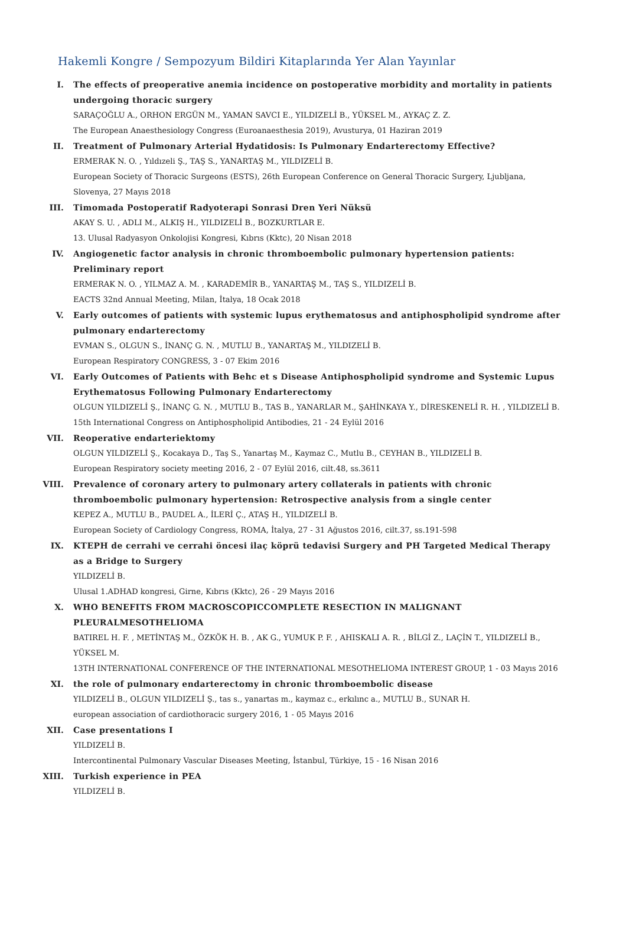Hakemli Kongre / Sempozyum Bildiri Kitaplarında Yer Alan Yayınlar
I. The effects of preoperative anemia incidence on postoperative morbidity and mortality in patients undergoing thoracic surgery
SARAÇOĞLU A., ORHON ERGÜN M., YAMAN SAVCI E., YILDIZELİ B., YÜKSEL M., AYKAÇ Z. Z.
The European Anaesthesiology Congress (Euroanaesthesia 2019), Avusturya, 01 Haziran 2019
II. Treatment of Pulmonary Arterial Hydatidosis: Is Pulmonary Endarterectomy Effective?
ERMERAK N. O. , Yıldızeli Ş., TAŞ S., YANARTAŞ M., YILDIZELİ B.
European Society of Thoracic Surgeons (ESTS), 26th European Conference on General Thoracic Surgery, Ljubljana, Slovenya, 27 Mayıs 2018
III. Timomada Postoperatif Radyoterapi Sonrasi Dren Yeri Nüksü
AKAY S. U. , ADLI M., ALKIŞ H., YILDIZELİ B., BOZKURTLAR E.
13. Ulusal Radyasyon Onkolojisi Kongresi, Kıbrıs (Kktc), 20 Nisan 2018
IV. Angiogenetic factor analysis in chronic thromboembolic pulmonary hypertension patients: Preliminary report
ERMERAK N. O. , YILMAZ A. M. , KARADEMİR B., YANARTAŞ M., TAŞ S., YILDIZELİ B.
EACTS 32nd Annual Meeting, Milan, İtalya, 18 Ocak 2018
V. Early outcomes of patients with systemic lupus erythematosus and antiphospholipid syndrome after pulmonary endarterectomy
EVMAN S., OLGUN S., İNANÇ G. N. , MUTLU B., YANARTAŞ M., YILDIZELİ B.
European Respiratory CONGRESS, 3 - 07 Ekim 2016
VI. Early Outcomes of Patients with Behc et s Disease Antiphospholipid syndrome and Systemic Lupus Erythematosus Following Pulmonary Endarterectomy
OLGUN YILDIZELİ Ş., İNANÇ G. N. , MUTLU B., TAS B., YANARLAR M., ŞAHİNKAYA Y., DİRESKENELİ R. H. , YILDIZELİ B.
15th International Congress on Antiphospholipid Antibodies, 21 - 24 Eylül 2016
VII. Reoperative endarteriektomy
OLGUN YILDIZELİ Ş., Kocakaya D., Taş S., Yanartaş M., Kaymaz C., Mutlu B., CEYHAN B., YILDIZELİ B.
European Respiratory society meeting 2016, 2 - 07 Eylül 2016, cilt.48, ss.3611
VIII. Prevalence of coronary artery to pulmonary artery collaterals in patients with chronic thromboembolic pulmonary hypertension: Retrospective analysis from a single center
KEPEZ A., MUTLU B., PAUDEL A., İLERİ Ç., ATAŞ H., YILDIZELİ B.
European Society of Cardiology Congress, ROMA, İtalya, 27 - 31 Ağustos 2016, cilt.37, ss.191-598
IX. KTEPH de cerrahi ve cerrahi öncesi ilaç köprü tedavisi Surgery and PH Targeted Medical Therapy as a Bridge to Surgery
YILDIZELİ B.
Ulusal 1.ADHAD kongresi, Girne, Kıbrıs (Kktc), 26 - 29 Mayıs 2016
X. WHO BENEFITS FROM MACROSCOPICCOMPLETE RESECTION IN MALIGNANT PLEURALMESOTHELIOMA
BATIREL H. F. , METİNTAŞ M., ÖZKÖK H. B. , AK G., YUMUK P. F. , AHISKALI A. R. , BİLGİ Z., LAÇİN T., YILDIZELİ B., YÜKSEL M.
13TH INTERNATIONAL CONFERENCE OF THE INTERNATIONAL MESOTHELIOMA INTEREST GROUP, 1 - 03 Mayıs 2016
XI. the role of pulmonary endarterectomy in chronic thromboembolic disease
YILDIZELİ B., OLGUN YILDIZELİ Ş., tas s., yanartas m., kaymaz c., erkılınc a., MUTLU B., SUNAR H.
european association of cardiothoracic surgery 2016, 1 - 05 Mayıs 2016
XII. Case presentations I
YILDIZELİ B.
Intercontinental Pulmonary Vascular Diseases Meeting, İstanbul, Türkiye, 15 - 16 Nisan 2016
XIII. Turkish experience in PEA
YILDIZELİ B.